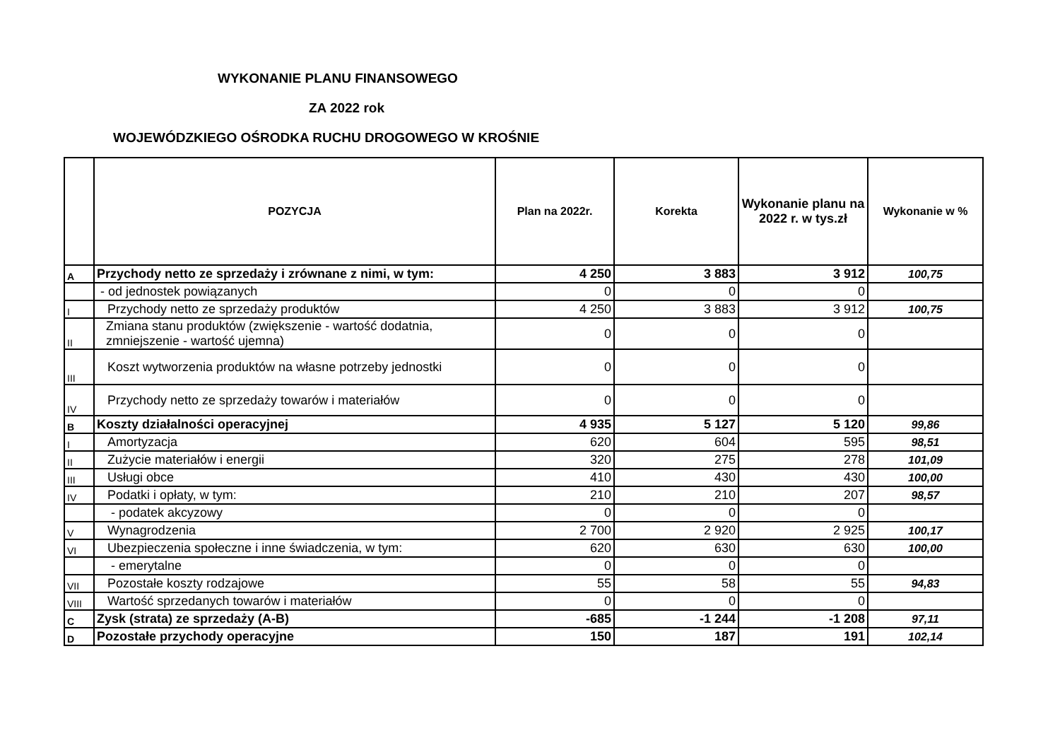WYKONANIE PLANU FINANSOWEGO
ZA 2022 rok
WOJEWÓDZKIEGO OŚRODKA RUCHU DROGOWEGO W KROŚNIE
| | POZYCJA | Plan na 2022r. | Korekta | Wykonanie planu na 2022 r. w tys.zł | Wykonanie w % |
| --- | --- | --- | --- | --- | --- |
| A | Przychody netto ze sprzedaży i zrównane z nimi, w tym: | 4 250 | 3 883 | 3 912 | 100,75 |
| | - od jednostek powiązanych | 0 | 0 | 0 | |
| I | Przychody netto ze sprzedaży produktów | 4 250 | 3 883 | 3 912 | 100,75 |
| II | Zmiana stanu produktów (zwiększenie - wartość dodatnia, zmniejszenie - wartość ujemna) | 0 | 0 | 0 | |
| III | Koszt wytworzenia produktów na własne potrzeby jednostki | 0 | 0 | 0 | |
| IV | Przychody netto ze sprzedaży towarów i materiałów | 0 | 0 | 0 | |
| B | Koszty działalności operacyjnej | 4 935 | 5 127 | 5 120 | 99,86 |
| I | Amortyzacja | 620 | 604 | 595 | 98,51 |
| II | Zużycie materiałów i energii | 320 | 275 | 278 | 101,09 |
| III | Usługi obce | 410 | 430 | 430 | 100,00 |
| IV | Podatki i opłaty, w tym: | 210 | 210 | 207 | 98,57 |
| | - podatek akcyzowy | 0 | 0 | 0 | |
| V | Wynagrodzenia | 2 700 | 2 920 | 2 925 | 100,17 |
| VI | Ubezpieczenia społeczne i inne świadczenia, w tym: | 620 | 630 | 630 | 100,00 |
| | - emerytalne | 0 | 0 | 0 | |
| VII | Pozostałe koszty rodzajowe | 55 | 58 | 55 | 94,83 |
| VIII | Wartość sprzedanych towarów i materiałów | 0 | 0 | 0 | |
| C | Zysk (strata) ze sprzedaży (A-B) | -685 | -1 244 | -1 208 | 97,11 |
| D | Pozostałe przychody operacyjne | 150 | 187 | 191 | 102,14 |